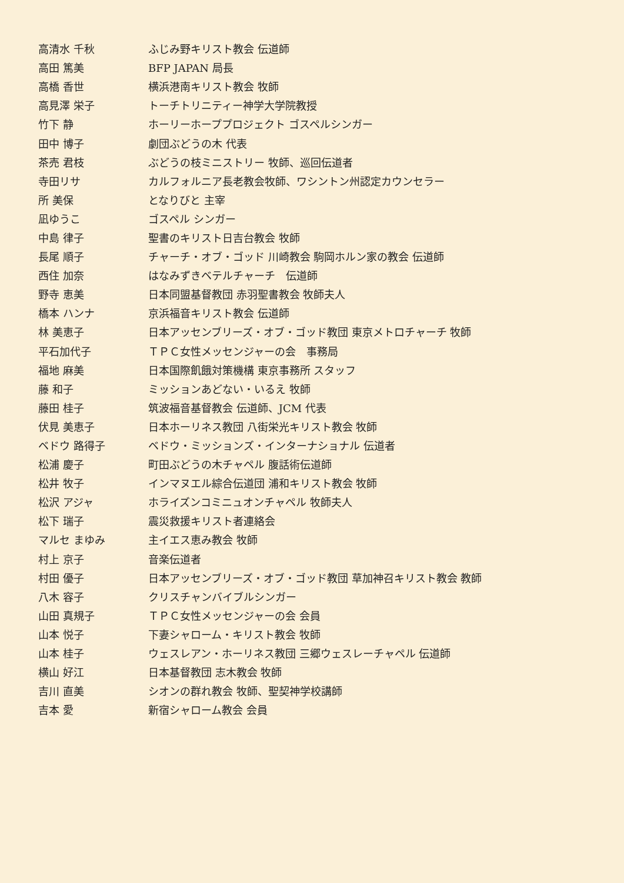高清水 千秋 ふじみ野キリスト教会 伝道師
高田 篤美 BFP JAPAN 局長
高橋 香世 横浜港南キリスト教会 牧師
高見澤 栄子 トーチトリニティー神学大学院教授
竹下 静 ホーリーホーププロジェクト ゴスペルシンガー
田中 博子 劇団ぶどうの木 代表
茶売 君枝 ぶどうの枝ミニストリー 牧師、巡回伝道者
寺田リサ カルフォルニア長老教会牧師、ワシントン州認定カウンセラー
所 美保 となりびと 主宰
凪ゆうこ ゴスペル シンガー
中島 律子 聖書のキリスト日吉台教会 牧師
長尾 順子 チャーチ・オブ・ゴッド 川崎教会 駒岡ホルン家の教会 伝道師
西住 加奈 はなみずきベテルチャーチ　伝道師
野寺 恵美 日本同盟基督教団 赤羽聖書教会 牧師夫人
橋本 ハンナ 京浜福音キリスト教会 伝道師
林 美恵子 日本アッセンブリーズ・オブ・ゴッド教団 東京メトロチャーチ 牧師
平石加代子 ＴＰＣ女性メッセンジャーの会　事務局
福地 麻美 日本国際飢餓対策機構 東京事務所 スタッフ
藤 和子 ミッションあどない・いるえ 牧師
藤田 桂子 筑波福音基督教会 伝道師、JCM 代表
伏見 美恵子 日本ホーリネス教団 八街栄光キリスト教会 牧師
ベドウ 路得子 ベドウ・ミッションズ・インターナショナル 伝道者
松浦 慶子 町田ぶどうの木チャペル 腹話術伝道師
松井 牧子 インマヌエル綜合伝道団 浦和キリスト教会 牧師
松沢 アジャ ホライズンコミニュオンチャペル 牧師夫人
松下 瑞子 震災救援キリスト者連絡会
マルセ まゆみ 主イエス恵み教会 牧師
村上 京子 音楽伝道者
村田 優子 日本アッセンブリーズ・オブ・ゴッド教団 草加神召キリスト教会 教師
八木 容子 クリスチャンバイブルシンガー
山田 真規子 ＴＰＣ女性メッセンジャーの会 会員
山本 悦子 下妻シャローム・キリスト教会 牧師
山本 桂子 ウェスレアン・ホーリネス教団 三郷ウェスレーチャペル 伝道師
横山 好江 日本基督教団 志木教会 牧師
吉川 直美 シオンの群れ教会 牧師、聖契神学校講師
吉本 愛 新宿シャローム教会 会員